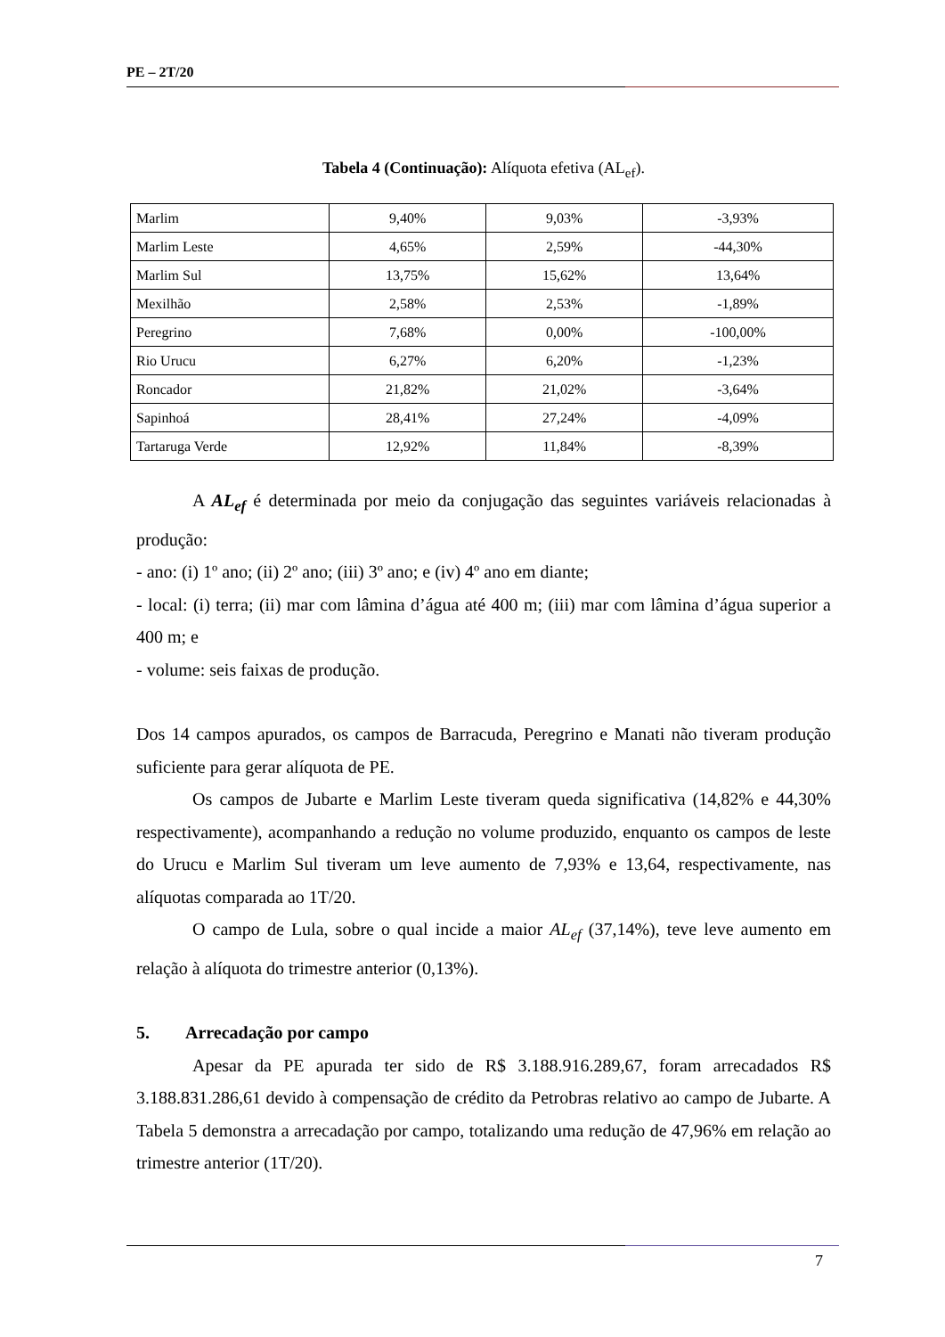PE – 2T/20
Tabela 4 (Continuação): Alíquota efetiva (AL<sub>ef</sub>).
| Marlim | 9,40% | 9,03% | -3,93% |
| Marlim Leste | 4,65% | 2,59% | -44,30% |
| Marlim Sul | 13,75% | 15,62% | 13,64% |
| Mexilhão | 2,58% | 2,53% | -1,89% |
| Peregrino | 7,68% | 0,00% | -100,00% |
| Rio Urucu | 6,27% | 6,20% | -1,23% |
| Roncador | 21,82% | 21,02% | -3,64% |
| Sapinhoá | 28,41% | 27,24% | -4,09% |
| Tartaruga Verde | 12,92% | 11,84% | -8,39% |
A AL<sub>ef</sub> é determinada por meio da conjugação das seguintes variáveis relacionadas à produção:
- ano: (i) 1º ano; (ii) 2º ano; (iii) 3º ano; e (iv) 4º ano em diante;
- local: (i) terra; (ii) mar com lâmina d’água até 400 m; (iii) mar com lâmina d’água superior a 400 m; e
- volume: seis faixas de produção.
Dos 14 campos apurados, os campos de Barracuda, Peregrino e Manati não tiveram produção suficiente para gerar alíquota de PE.
Os campos de Jubarte e Marlim Leste tiveram queda significativa (14,82% e 44,30% respectivamente), acompanhando a redução no volume produzido, enquanto os campos de leste do Urucu e Marlim Sul tiveram um leve aumento de 7,93% e 13,64, respectivamente, nas alíquotas comparada ao 1T/20.
O campo de Lula, sobre o qual incide a maior AL<sub>ef</sub> (37,14%), teve leve aumento em relação à alíquota do trimestre anterior (0,13%).
5. Arrecadação por campo
Apesar da PE apurada ter sido de R$ 3.188.916.289,67, foram arrecadados R$ 3.188.831.286,61 devido à compensação de crédito da Petrobras relativo ao campo de Jubarte. A Tabela 5 demonstra a arrecadação por campo, totalizando uma redução de 47,96% em relação ao trimestre anterior (1T/20).
7